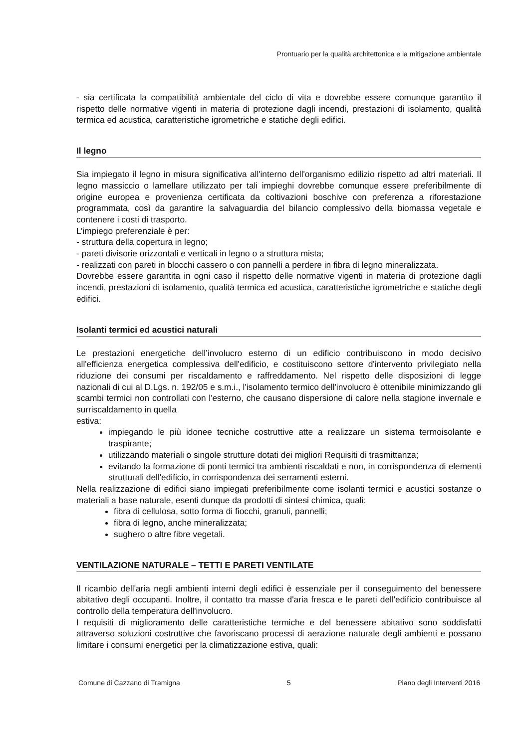Prontuario per la qualità architettonica e la mitigazione ambientale
- sia certificata la compatibilità ambientale del ciclo di vita e dovrebbe essere comunque garantito il rispetto delle normative vigenti in materia di protezione dagli incendi, prestazioni di isolamento, qualità termica ed acustica, caratteristiche igrometriche e statiche degli edifici.
Il legno
Sia impiegato il legno in misura significativa all'interno dell'organismo edilizio rispetto ad altri materiali. Il legno massiccio o lamellare utilizzato per tali impieghi dovrebbe comunque essere preferibilmente di origine europea e provenienza certificata da coltivazioni boschive con preferenza a riforestazione programmata, così da garantire la salvaguardia del bilancio complessivo della biomassa vegetale e contenere i costi di trasporto.
L’impiego preferenziale è per:
- struttura della copertura in legno;
- pareti divisorie orizzontali e verticali in legno o a struttura mista;
- realizzati con pareti in blocchi cassero o con pannelli a perdere in fibra di legno mineralizzata.
Dovrebbe essere garantita in ogni caso il rispetto delle normative vigenti in materia di protezione dagli incendi, prestazioni di isolamento, qualità termica ed acustica, caratteristiche igrometriche e statiche degli edifici.
Isolanti termici ed acustici naturali
Le prestazioni energetiche dell’involucro esterno di un edificio contribuiscono in modo decisivo all'efficienza energetica complessiva dell'edificio, e costituiscono settore d'intervento privilegiato nella riduzione dei consumi per riscaldamento e raffreddamento. Nel rispetto delle disposizioni di legge nazionali di cui al D.Lgs. n. 192/05 e s.m.i., l'isolamento termico dell'involucro è ottenibile minimizzando gli scambi termici non controllati con l'esterno, che causano dispersione di calore nella stagione invernale e surriscaldamento in quella
estiva:
impiegando le più idonee tecniche costruttive atte a realizzare un sistema termoisolante e traspirante;
utilizzando materiali o singole strutture dotati dei migliori Requisiti di trasmittanza;
evitando la formazione di ponti termici tra ambienti riscaldati e non, in corrispondenza di elementi strutturali dell'edificio, in corrispondenza dei serramenti esterni.
Nella realizzazione di edifici siano impiegati preferibilmente come isolanti termici e acustici sostanze o materiali a base naturale, esenti dunque da prodotti di sintesi chimica, quali:
fibra di cellulosa, sotto forma di fiocchi, granuli, pannelli;
fibra di legno, anche mineralizzata;
sughero o altre fibre vegetali.
VENTILAZIONE NATURALE – TETTI E PARETI VENTILATE
Il ricambio dell'aria negli ambienti interni degli edifici è essenziale per il conseguimento del benessere abitativo degli occupanti. Inoltre, il contatto tra masse d'aria fresca e le pareti dell'edificio contribuisce al controllo della temperatura dell'involucro.
I requisiti di miglioramento delle caratteristiche termiche e del benessere abitativo sono soddisfatti attraverso soluzioni costruttive che favoriscano processi di aerazione naturale degli ambienti e possano limitare i consumi energetici per la climatizzazione estiva, quali:
Comune di Cazzano di Tramigna 5 Piano degli Interventi 2016